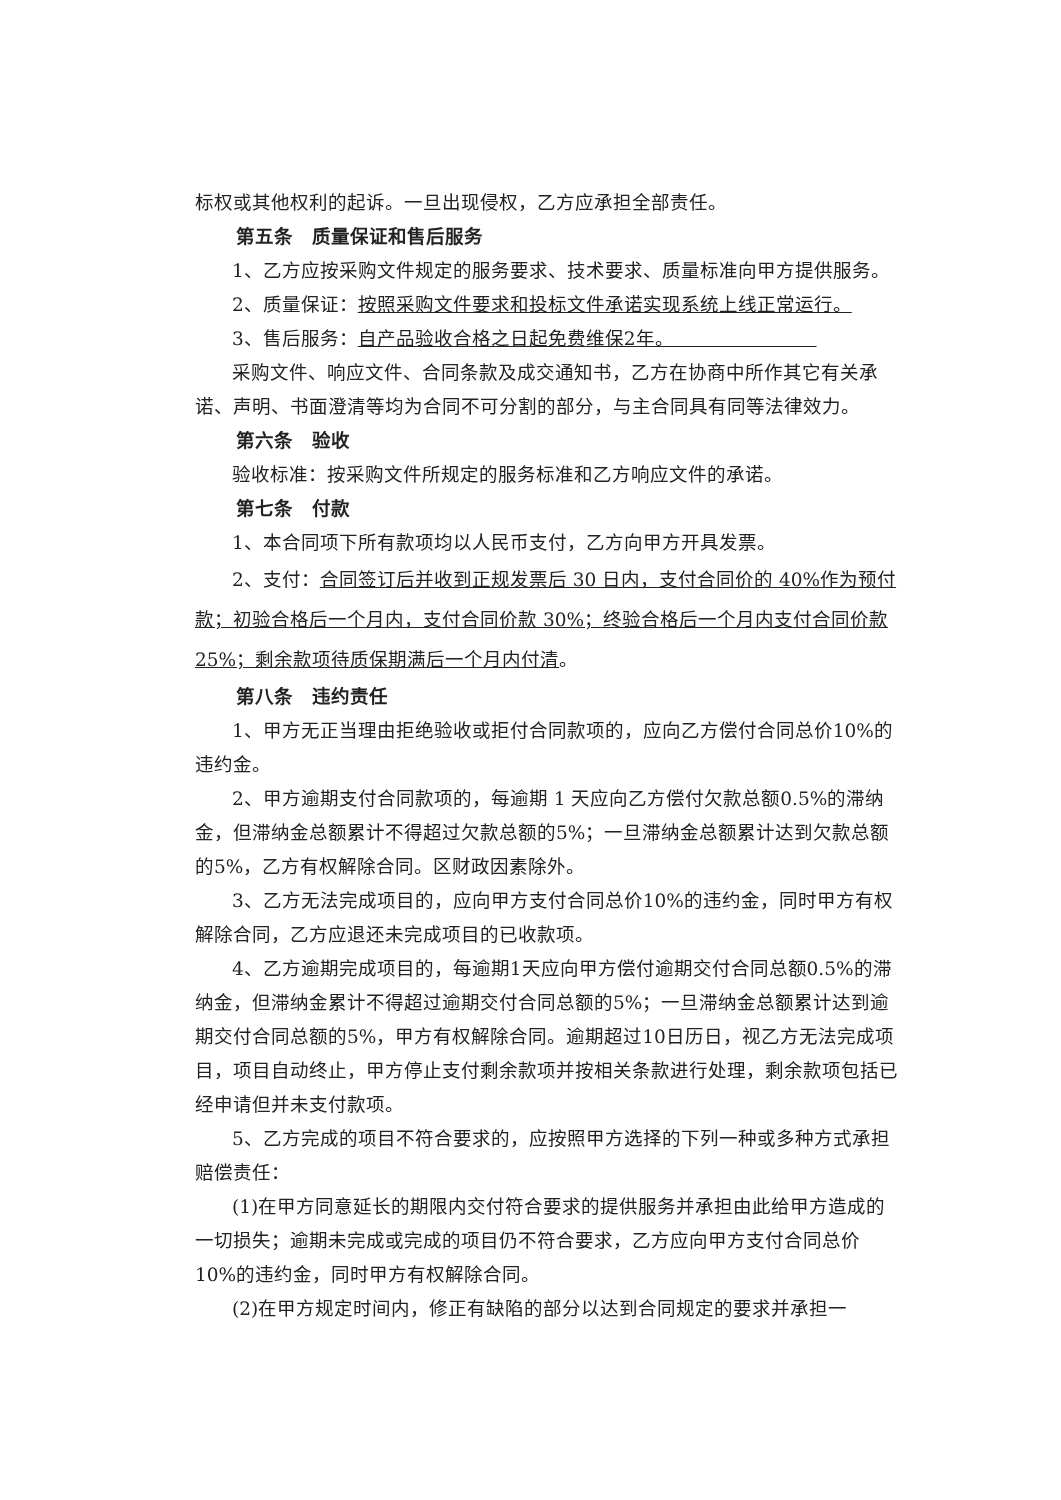标权或其他权利的起诉。一旦出现侵权，乙方应承担全部责任。
第五条　质量保证和售后服务
1、乙方应按采购文件规定的服务要求、技术要求、质量标准向甲方提供服务。
2、质量保证：按照采购文件要求和投标文件承诺实现系统上线正常运行。
3、售后服务：自产品验收合格之日起免费维保2年。　　　　　　　　
采购文件、响应文件、合同条款及成交通知书，乙方在协商中所作其它有关承诺、声明、书面澄清等均为合同不可分割的部分，与主合同具有同等法律效力。
第六条　验收
验收标准：按采购文件所规定的服务标准和乙方响应文件的承诺。
第七条　付款
1、本合同项下所有款项均以人民币支付，乙方向甲方开具发票。
2、支付：合同签订后并收到正规发票后 30 日内，支付合同价的 40%作为预付款；初验合格后一个月内，支付合同价款 30%；终验合格后一个月内支付合同价款 25%；剩余款项待质保期满后一个月内付清。
第八条　违约责任
1、甲方无正当理由拒绝验收或拒付合同款项的，应向乙方偿付合同总价10%的违约金。
2、甲方逾期支付合同款项的，每逾期 1 天应向乙方偿付欠款总额0.5%的滞纳金，但滞纳金总额累计不得超过欠款总额的5%；一旦滞纳金总额累计达到欠款总额的5%，乙方有权解除合同。区财政因素除外。
3、乙方无法完成项目的，应向甲方支付合同总价10%的违约金，同时甲方有权解除合同，乙方应退还未完成项目的已收款项。
4、乙方逾期完成项目的，每逾期1天应向甲方偿付逾期交付合同总额0.5%的滞纳金，但滞纳金累计不得超过逾期交付合同总额的5%；一旦滞纳金总额累计达到逾期交付合同总额的5%，甲方有权解除合同。逾期超过10日历日，视乙方无法完成项目，项目自动终止，甲方停止支付剩余款项并按相关条款进行处理，剩余款项包括已经申请但并未支付款项。
5、乙方完成的项目不符合要求的，应按照甲方选择的下列一种或多种方式承担赔偿责任：
(1)在甲方同意延长的期限内交付符合要求的提供服务并承担由此给甲方造成的一切损失；逾期未完成或完成的项目仍不符合要求，乙方应向甲方支付合同总价10%的违约金，同时甲方有权解除合同。
(2)在甲方规定时间内，修正有缺陷的部分以达到合同规定的要求并承担一